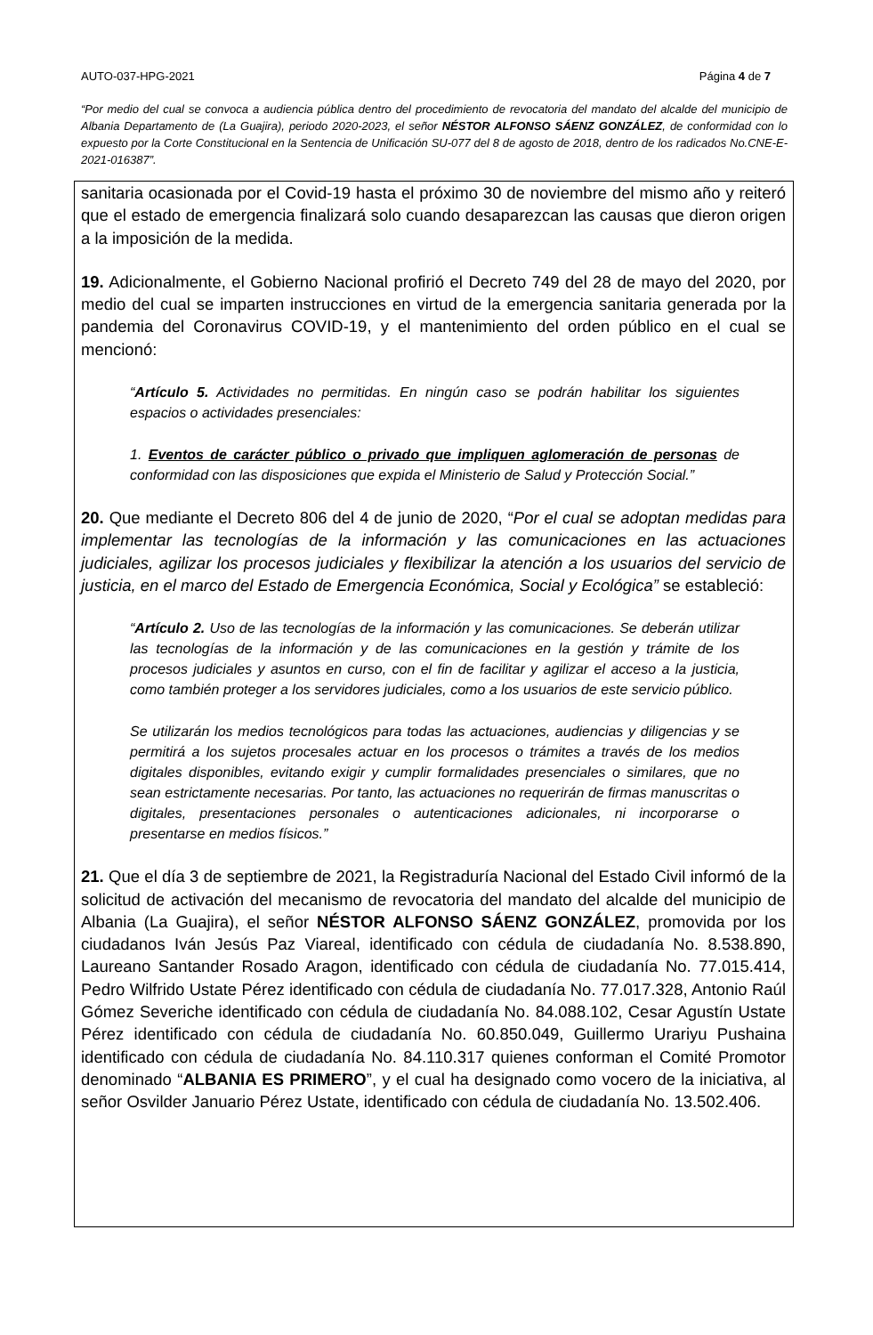AUTO-037-HPG-2021 Página 4 de 7
“Por medio del cual se convoca a audiencia pública dentro del procedimiento de revocatoria del mandato del alcalde del municipio de Albania Departamento de (La Guajira), periodo 2020-2023, el señor NÉSTOR ALFONSO SÁENZ GONZÁLEZ, de conformidad con lo expuesto por la Corte Constitucional en la Sentencia de Unificación SU-077 del 8 de agosto de 2018, dentro de los radicados No.CNE-E-2021-016387”.
sanitaria ocasionada por el Covid-19 hasta el próximo 30 de noviembre del mismo año y reiteró que el estado de emergencia finalizará solo cuando desaparezcan las causas que dieron origen a la imposición de la medida.
19. Adicionalmente, el Gobierno Nacional profirió el Decreto 749 del 28 de mayo del 2020, por medio del cual se imparten instrucciones en virtud de la emergencia sanitaria generada por la pandemia del Coronavirus COVID-19, y el mantenimiento del orden público en el cual se mencionó:
“Artículo 5. Actividades no permitidas. En ningún caso se podrán habilitar los siguientes espacios o actividades presenciales:
1. Eventos de carácter público o privado que impliquen aglomeración de personas de conformidad con las disposiciones que expida el Ministerio de Salud y Protección Social.”
20. Que mediante el Decreto 806 del 4 de junio de 2020, “Por el cual se adoptan medidas para implementar las tecnologías de la información y las comunicaciones en las actuaciones judiciales, agilizar los procesos judiciales y flexibilizar la atención a los usuarios del servicio de justicia, en el marco del Estado de Emergencia Económica, Social y Ecológica” se estableció:
“Artículo 2. Uso de las tecnologías de la información y las comunicaciones. Se deberán utilizar las tecnologías de la información y de las comunicaciones en la gestión y trámite de los procesos judiciales y asuntos en curso, con el fin de facilitar y agilizar el acceso a la justicia, como también proteger a los servidores judiciales, como a los usuarios de este servicio público.
Se utilizarán los medios tecnológicos para todas las actuaciones, audiencias y diligencias y se permitirá a los sujetos procesales actuar en los procesos o trámites a través de los medios digitales disponibles, evitando exigir y cumplir formalidades presenciales o similares, que no sean estrictamente necesarias. Por tanto, las actuaciones no requerirán de firmas manuscritas o digitales, presentaciones personales o autenticaciones adicionales, ni incorporarse o presentarse en medios físicos.”
21. Que el día 3 de septiembre de 2021, la Registraduría Nacional del Estado Civil informó de la solicitud de activación del mecanismo de revocatoria del mandato del alcalde del municipio de Albania (La Guajira), el señor NÉSTOR ALFONSO SÁENZ GONZÁLEZ, promovida por los ciudadanos Iván Jesús Paz Viareal, identificado con cédula de ciudadanía No. 8.538.890, Laureano Santander Rosado Aragon, identificado con cédula de ciudadanía No. 77.015.414, Pedro Wilfrido Ustate Pérez identificado con cédula de ciudadanía No. 77.017.328, Antonio Raúl Gómez Severiche identificado con cédula de ciudadanía No. 84.088.102, Cesar Agustín Ustate Pérez identificado con cédula de ciudadanía No. 60.850.049, Guillermo Urariyu Pushaina identificado con cédula de ciudadanía No. 84.110.317 quienes conforman el Comité Promotor denominado “ALBANIA ES PRIMERO”, y el cual ha designado como vocero de la iniciativa, al señor Osvilder Januario Pérez Ustate, identificado con cédula de ciudadanía No. 13.502.406.